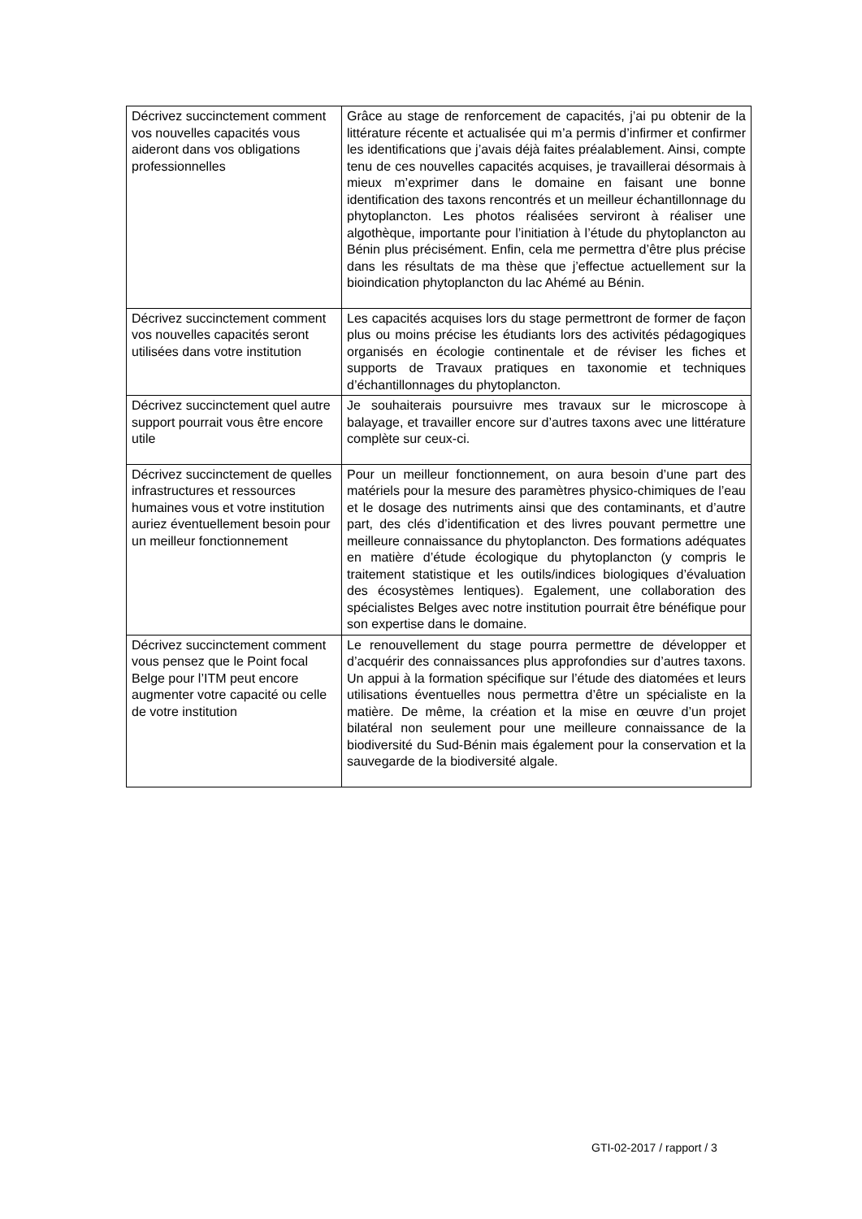| Décrivez succinctement comment vos nouvelles capacités vous aideront dans vos obligations professionnelles | Grâce au stage de renforcement de capacités, j’ai pu obtenir de la littérature récente et actualisée qui m’a permis d’infirmer et confirmer les identifications que j’avais déjà faites préalablement. Ainsi, compte tenu de ces nouvelles capacités acquises, je travaillerai désormais à mieux m’exprimer dans le domaine en faisant une bonne identification des taxons rencontrés et un meilleur échantillonnage du phytoplancton. Les photos réalisées serviront à réaliser une algothèque, importante pour l’initiation à l’étude du phytoplancton au Bénin plus précisément. Enfin, cela me permettra d’être plus précise dans les résultats de ma thèse que j’effectue actuellement sur la bioindication phytoplancton du lac Ahémé au Bénin. |
| Décrivez succinctement comment vos nouvelles capacités seront utilisées dans votre institution | Les capacités acquises lors du stage permettront de former de façon plus ou moins précise les étudiants lors des activités pédagogiques organisés en écologie continentale et de réviser les fiches et supports de Travaux pratiques en taxonomie et techniques d’échantillonnages du phytoplancton. |
| Décrivez succinctement quel autre support pourrait vous être encore utile | Je souhaiterais poursuivre mes travaux sur le microscope à balayage, et travailler encore sur d’autres taxons avec une littérature complète sur ceux-ci. |
| Décrivez succinctement de quelles infrastructures et ressources humaines vous et votre institution auriez éventuellement besoin pour un meilleur fonctionnement | Pour un meilleur fonctionnement, on aura besoin d’une part des matériels pour la mesure des paramètres physico-chimiques de l’eau et le dosage des nutriments ainsi que des contaminants, et d’autre part, des clés d’identification et des livres pouvant permettre une meilleure connaissance du phytoplancton. Des formations adéquates en matière d’étude écologique du phytoplancton (y compris le traitement statistique et les outils/indices biologiques d’évaluation des écosystèmes lentiques). Egalement, une collaboration des spécialistes Belges avec notre institution pourrait être bénéfique pour son expertise dans le domaine. |
| Décrivez succinctement comment vous pensez que le Point focal Belge pour l’ITM peut encore augmenter votre capacité ou celle de votre institution | Le renouvellement du stage pourra permettre de développer et d’acquérir des connaissances plus approfondies sur d’autres taxons. Un appui à la formation spécifique sur l’étude des diatomées et leurs utilisations éventuelles nous permettra d’être un spécialiste en la matière. De même, la création et la mise en œuvre d’un projet bilatéral non seulement pour une meilleure connaissance de la biodiversité du Sud-Bénin mais également pour la conservation et la sauvegarde de la biodiversité algale. |
GTI-02-2017 / rapport / 3